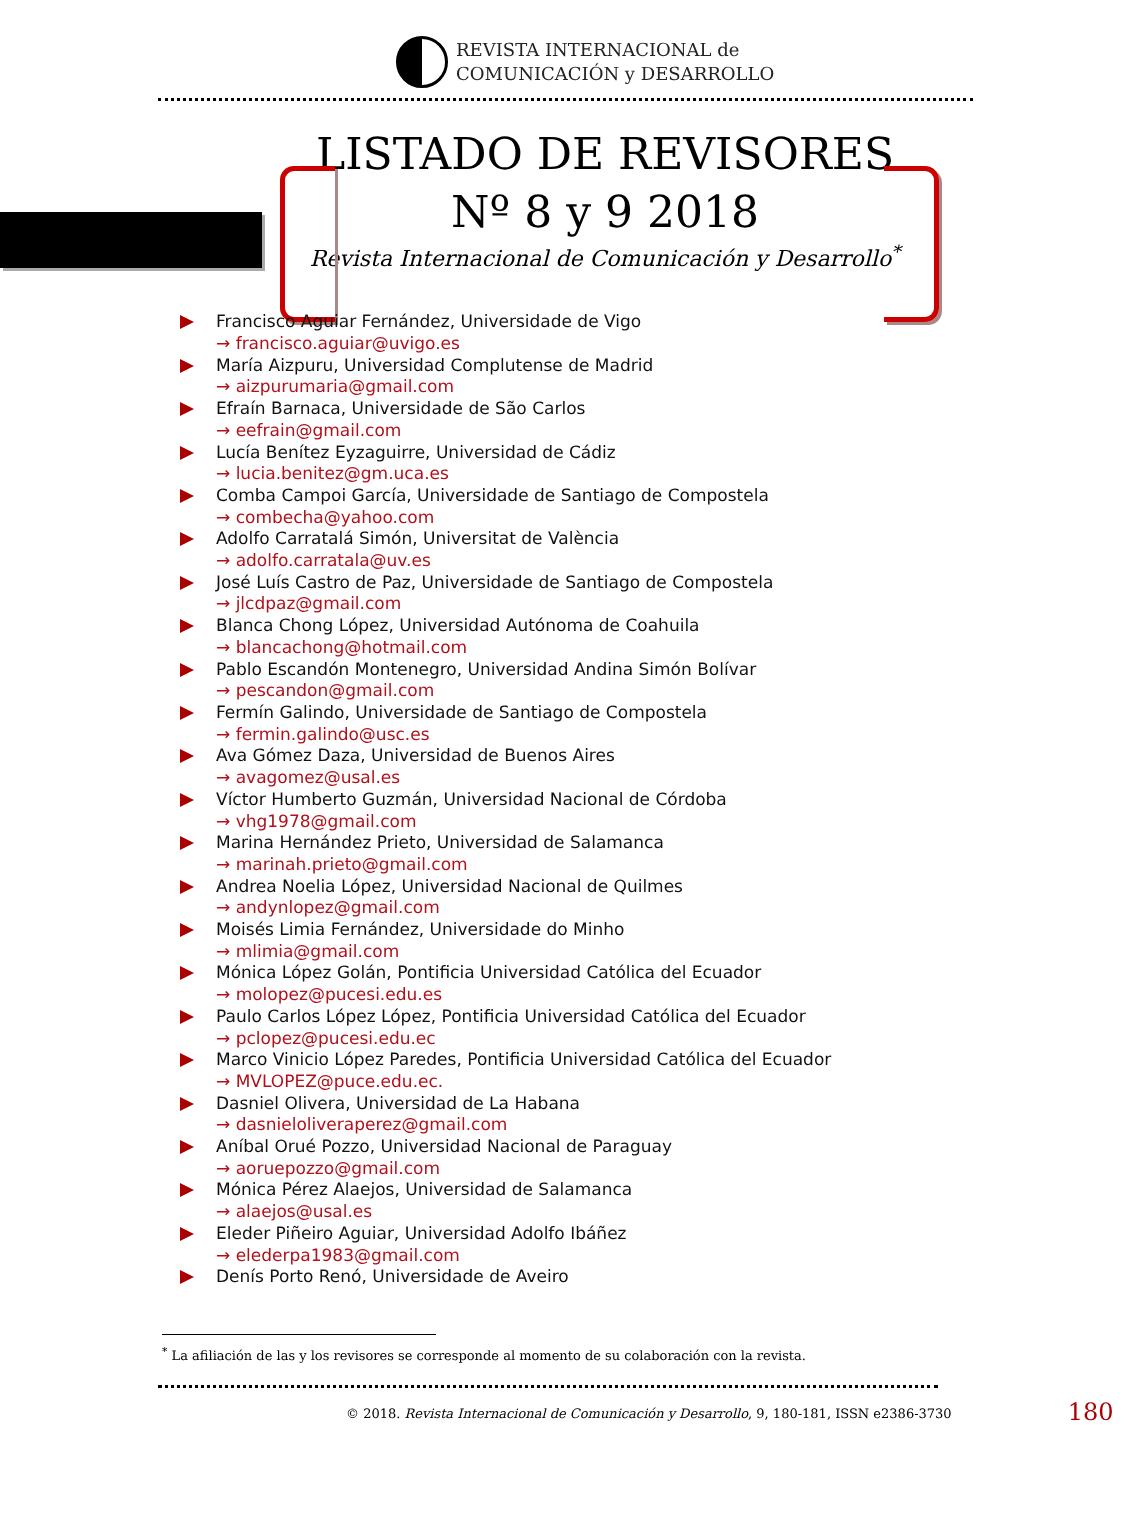REVISTA INTERNACIONAL de
COMUNICACIÓN y DESARROLLO
LISTADO DE REVISORES
Nº 8 y 9 2018
Revista Internacional de Comunicación y Desarrollo<sup>*</sup>
Francisco Aguiar Fernández, Universidade de Vigo
→ francisco.aguiar@uvigo.es
María Aizpuru, Universidad Complutense de Madrid
→ aizpurumaria@gmail.com
Efraín Barnaca, Universidade de São Carlos
→ eefrain@gmail.com
Lucía Benítez Eyzaguirre, Universidad de Cádiz
→ lucia.benitez@gm.uca.es
Comba Campoi García, Universidade de Santiago de Compostela
→ combecha@yahoo.com
Adolfo Carratalá Simón, Universitat de València
→ adolfo.carratala@uv.es
José Luís Castro de Paz, Universidade de Santiago de Compostela
→ jlcdpaz@gmail.com
Blanca Chong López, Universidad Autónoma de Coahuila
→ blancachong@hotmail.com
Pablo Escandón Montenegro, Universidad Andina Simón Bolívar
→ pescandon@gmail.com
Fermín Galindo, Universidade de Santiago de Compostela
→ fermin.galindo@usc.es
Ava Gómez Daza, Universidad de Buenos Aires
→ avagomez@usal.es
Víctor Humberto Guzmán, Universidad Nacional de Córdoba
→ vhg1978@gmail.com
Marina Hernández Prieto, Universidad de Salamanca
→ marinah.prieto@gmail.com
Andrea Noelia López, Universidad Nacional de Quilmes
→ andynlopez@gmail.com
Moisés Limia Fernández, Universidade do Minho
→ mlimia@gmail.com
Mónica López Golán, Pontificia Universidad Católica del Ecuador
→ molopez@pucesi.edu.es
Paulo Carlos López López, Pontificia Universidad Católica del Ecuador
→ pclopez@pucesi.edu.ec
Marco Vinicio López Paredes, Pontificia Universidad Católica del Ecuador
→ MVLOPEZ@puce.edu.ec.
Dasniel Olivera, Universidad de La Habana
→ dasnieloliveraperez@gmail.com
Aníbal Orué Pozzo, Universidad Nacional de Paraguay
→ aoruepozzo@gmail.com
Mónica Pérez Alaejos, Universidad de Salamanca
→ alaejos@usal.es
Eleder Piñeiro Aguiar, Universidad Adolfo Ibáñez
→ elederpa1983@gmail.com
Denís Porto Renó, Universidade de Aveiro
<sup>*</sup> La afiliación de las y los revisores se corresponde al momento de su colaboración con la revista.
© 2018. Revista Internacional de Comunicación y Desarrollo, 9, 180-181, ISSN e2386-3730 180